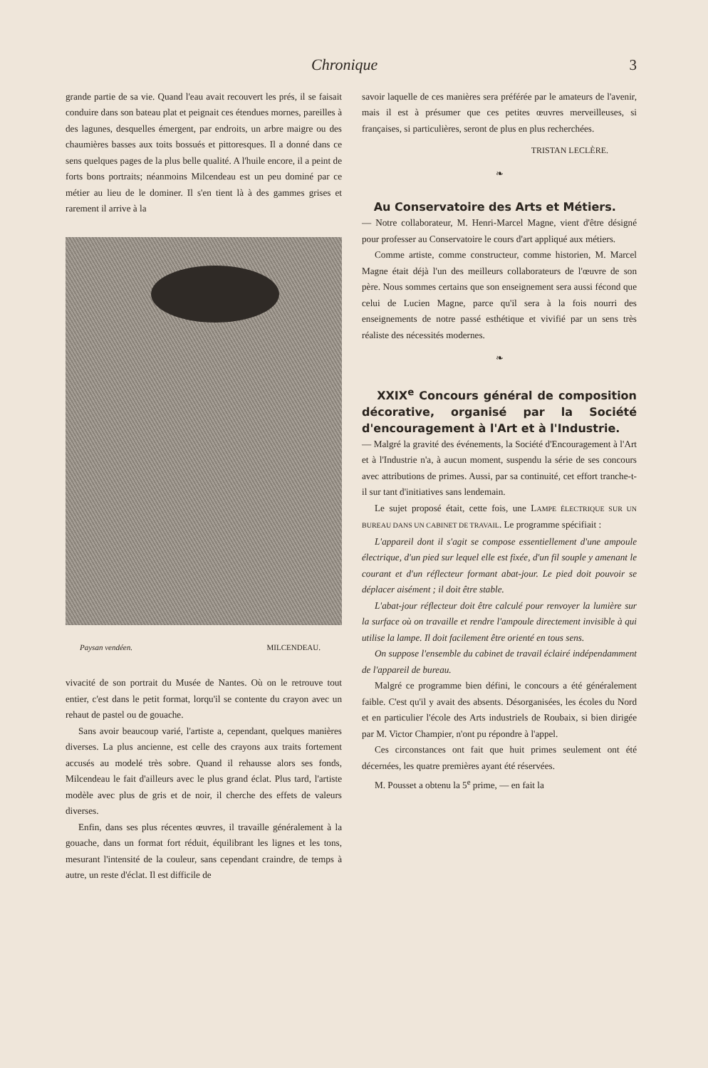Chronique 3
grande partie de sa vie. Quand l'eau avait recouvert les prés, il se faisait conduire dans son bateau plat et peignait ces étendues mornes, pareilles à des lagunes, desquelles émergent, par endroits, un arbre maigre ou des chaumières basses aux toits bossués et pittoresques. Il a donné dans ce sens quelques pages de la plus belle qualité. A l'huile encore, il a peint de forts bons portraits; néanmoins Milcendeau est un peu dominé par ce métier au lieu de le dominer. Il s'en tient là à des gammes grises et rarement il arrive à la
Paysan vendéen. MILCENDEAU.
vivacité de son portrait du Musée de Nantes. Où on le retrouve tout entier, c'est dans le petit format, lorqu'il se contente du crayon avec un rehaut de pastel ou de gouache.
Sans avoir beaucoup varié, l'artiste a, cependant, quelques manières diverses. La plus ancienne, est celle des crayons aux traits fortement accusés au modelé très sobre. Quand il rehausse alors ses fonds, Milcendeau le fait d'ailleurs avec le plus grand éclat. Plus tard, l'artiste modèle avec plus de gris et de noir, il cherche des effets de valeurs diverses.
Enfin, dans ses plus récentes œuvres, il travaille généralement à la gouache, dans un format fort réduit, équilibrant les lignes et les tons, mesurant l'intensité de la couleur, sans cependant craindre, de temps à autre, un reste d'éclat. Il est difficile de
savoir laquelle de ces manières sera préférée par le amateurs de l'avenir, mais il est à présumer que ces petites œuvres merveilleuses, si françaises, si particulières, seront de plus en plus recherchées.
TRISTAN LECLÈRE.
❧
Au Conservatoire des Arts et Métiers.
— Notre collaborateur, M. Henri-Marcel Magne, vient d'être désigné pour professer au Conservatoire le cours d'art appliqué aux métiers.
Comme artiste, comme constructeur, comme historien, M. Marcel Magne était déjà l'un des meilleurs collaborateurs de l'œuvre de son père. Nous sommes certains que son enseignement sera aussi fécond que celui de Lucien Magne, parce qu'il sera à la fois nourri des enseignements de notre passé esthétique et vivifié par un sens très réaliste des nécessités modernes.
❧
XXIX<sup>e</sup> Concours général de composition décorative, organisé par la Société d'encouragement à l'Art et à l'Industrie.
— Malgré la gravité des événements, la Société d'Encouragement à l'Art et à l'Industrie n'a, à aucun moment, suspendu la série de ses concours avec attributions de primes. Aussi, par sa continuité, cet effort tranche-t-il sur tant d'initiatives sans lendemain.
Le sujet proposé était, cette fois, une LAMPE ÉLECTRIQUE SUR UN BUREAU DANS UN CABINET DE TRAVAIL. Le programme spécifiait :
L'appareil dont il s'agit se compose essentiellement d'une ampoule électrique, d'un pied sur lequel elle est fixée, d'un fil souple y amenant le courant et d'un réflecteur formant abat-jour. Le pied doit pouvoir se déplacer aisément ; il doit être stable.
L'abat-jour réflecteur doit être calculé pour renvoyer la lumière sur la surface où on travaille et rendre l'ampoule directement invisible à qui utilise la lampe. Il doit facilement être orienté en tous sens.
On suppose l'ensemble du cabinet de travail éclairé indépendamment de l'appareil de bureau.
Malgré ce programme bien défini, le concours a été généralement faible. C'est qu'il y avait des absents. Désorganisées, les écoles du Nord et en particulier l'école des Arts industriels de Roubaix, si bien dirigée par M. Victor Champier, n'ont pu répondre à l'appel.
Ces circonstances ont fait que huit primes seulement ont été décernées, les quatre premières ayant été réservées.
M. Pousset a obtenu la 5<sup>e</sup> prime, — en fait la